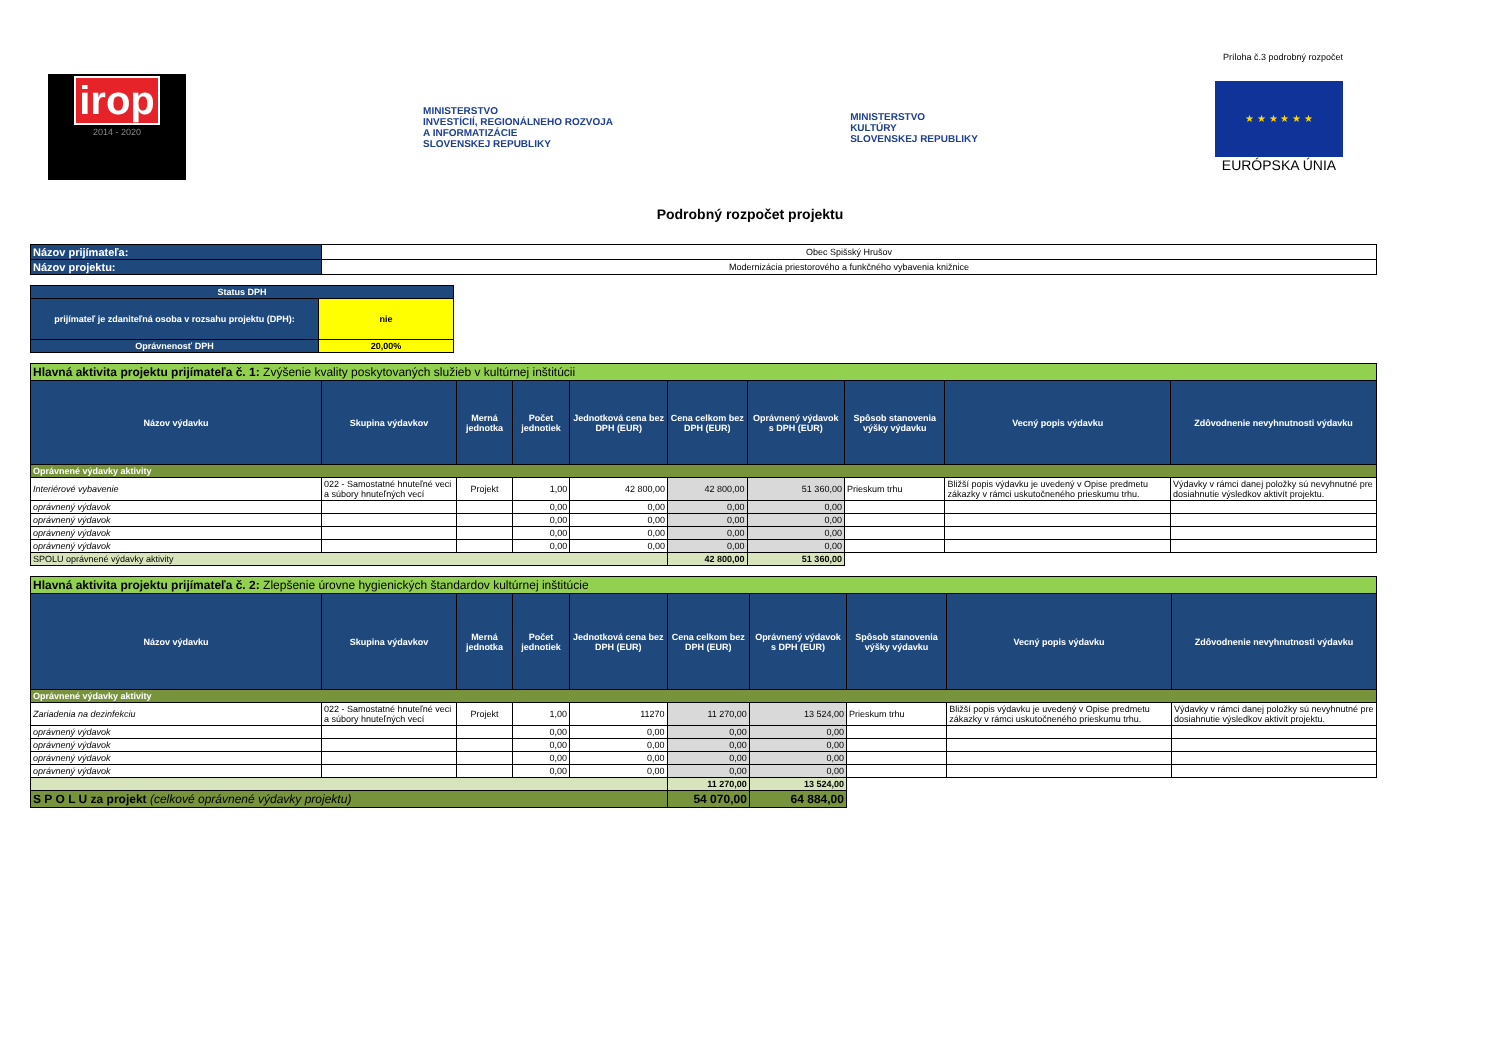Príloha č.3 podrobný rozpočet
irop
2014 - 2020
MINISTERSTVO
INVESTÍCIÍ, REGIONÁLNEHO ROZVOJA
A INFORMATIZÁCIE
SLOVENSKEJ REPUBLIKY
MINISTERSTVO
KULTÚRY
SLOVENSKEJ REPUBLIKY
★ ★ ★ ★ ★ ★
EURÓPSKA ÚNIA
Podrobný rozpočet projektu
| Názov prijímateľa: | Obec Spišský Hrušov |
| Názov projektu: | Modernizácia priestorového a funkčného vybavenia knižnice |
| Status DPH | |
| prijímateľ je zdaniteľná osoba v rozsahu projektu (DPH): | nie |
| Oprávnenosť DPH | 20,00% |
| Hlavná aktivita projektu prijímateľa č. 1: Zvýšenie kvality poskytovaných služieb v kultúrnej inštitúcii | | | | | | | | | |
| Názov výdavku | Skupina výdavkov | Merná jednotka | Počet jednotiek | Jednotková cena bez DPH (EUR) | Cena celkom bez DPH (EUR) | Oprávnený výdavok s DPH (EUR) | Spôsob stanovenia výšky výdavku | Vecný popis výdavku | Zdôvodnenie nevyhnutnosti výdavku |
| Oprávnené výdavky aktivity | | | | | | | | | |
| Interiérové vybavenie | 022 - Samostatné hnuteľné veci a súbory hnuteľných vecí | Projekt | 1,00 | 42 800,00 | 42 800,00 | 51 360,00 | Prieskum trhu | Bližší popis výdavku je uvedený v Opise predmetu zákazky v rámci uskutočneného prieskumu trhu. | Výdavky v rámci danej položky sú nevyhnutné pre dosiahnutie výsledkov aktivít projektu. |
| oprávnený výdavok | | | 0,00 | 0,00 | 0,00 | 0,00 | | | |
| oprávnený výdavok | | | 0,00 | 0,00 | 0,00 | 0,00 | | | |
| oprávnený výdavok | | | 0,00 | 0,00 | 0,00 | 0,00 | | | |
| oprávnený výdavok | | | 0,00 | 0,00 | 0,00 | 0,00 | | | |
| SPOLU oprávnené výdavky aktivity | | | | | 42 800,00 | 51 360,00 | | | |
| Hlavná aktivita projektu prijímateľa č. 2: Zlepšenie úrovne hygienických štandardov kultúrnej inštitúcie | | | | | | | | | |
| Názov výdavku | Skupina výdavkov | Merná jednotka | Počet jednotiek | Jednotková cena bez DPH (EUR) | Cena celkom bez DPH (EUR) | Oprávnený výdavok s DPH (EUR) | Spôsob stanovenia výšky výdavku | Vecný popis výdavku | Zdôvodnenie nevyhnutnosti výdavku |
| Oprávnené výdavky aktivity | | | | | | | | | |
| Zariadenia na dezinfekciu | 022 - Samostatné hnuteľné veci a súbory hnuteľných vecí | Projekt | 1,00 | 11270 | 11 270,00 | 13 524,00 | Prieskum trhu | Bližší popis výdavku je uvedený v Opise predmetu zákazky v rámci uskutočneného prieskumu trhu. | Výdavky v rámci danej položky sú nevyhnutné pre dosiahnutie výsledkov aktivít projektu. |
| oprávnený výdavok | | | 0,00 | 0,00 | 0,00 | 0,00 | | | |
| oprávnený výdavok | | | 0,00 | 0,00 | 0,00 | 0,00 | | | |
| oprávnený výdavok | | | 0,00 | 0,00 | 0,00 | 0,00 | | | |
| oprávnený výdavok | | | 0,00 | 0,00 | 0,00 | 0,00 | | | |
| | | | | | 11 270,00 | 13 524,00 | | | |
| S P O L U za projekt (celkové oprávnené výdavky projektu) | | | | | 54 070,00 | 64 884,00 | | | |